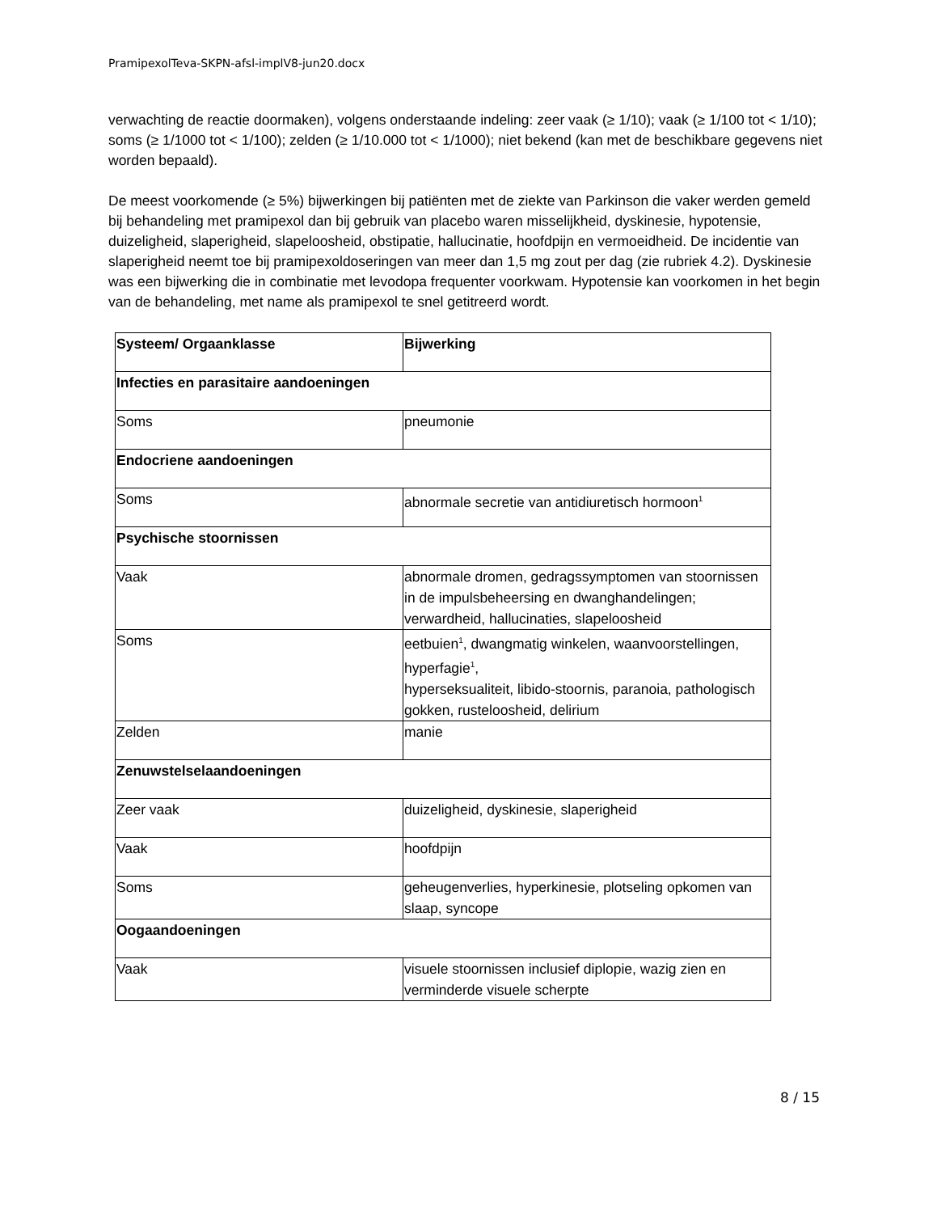PramipexolTeva-SKPN-afsl-implV8-jun20.docx
verwachting de reactie doormaken), volgens onderstaande indeling: zeer vaak (≥ 1/10); vaak (≥ 1/100 tot < 1/10); soms (≥ 1/1000 tot < 1/100); zelden (≥ 1/10.000 tot < 1/1000); niet bekend (kan met de beschikbare gegevens niet worden bepaald).
De meest voorkomende (≥ 5%) bijwerkingen bij patiënten met de ziekte van Parkinson die vaker werden gemeld bij behandeling met pramipexol dan bij gebruik van placebo waren misselijkheid, dyskinesie, hypotensie, duizeligheid, slaperigheid, slapeloosheid, obstipatie, hallucinatie, hoofdpijn en vermoeidheid. De incidentie van slaperigheid neemt toe bij pramipexoldoseringen van meer dan 1,5 mg zout per dag (zie rubriek 4.2). Dyskinesie was een bijwerking die in combinatie met levodopa frequenter voorkwam. Hypotensie kan voorkomen in het begin van de behandeling, met name als pramipexol te snel getitreerd wordt.
| Systeem/ Orgaanklasse | Bijwerking |
| --- | --- |
| Infecties en parasitaire aandoeningen | |
| Soms | pneumonie |
| Endocriene aandoeningen | |
| Soms | abnormale secretie van antidiuretisch hormoon<sup>1</sup> |
| Psychische stoornissen | |
| Vaak | abnormale dromen, gedragssymptomen van stoornissen in de impulsbeheersing en dwanghandelingen; verwardheid, hallucinaties, slapeloosheid |
| Soms | eetbuien<sup>1</sup>, dwangmatig winkelen, waanvoorstellingen, hyperfagie<sup>1</sup>, hyperseksualiteit, libido-stoornis, paranoia, pathologisch gokken, rusteloosheid, delirium |
| Zelden | manie |
| Zenuwstelselaandoeningen | |
| Zeer vaak | duizeligheid, dyskinesie, slaperigheid |
| Vaak | hoofdpijn |
| Soms | geheugenverlies, hyperkinesie, plotseling opkomen van slaap, syncope |
| Oogaandoeningen | |
| Vaak | visuele stoornissen inclusief diplopie, wazig zien en verminderde visuele scherpte |
8 / 15